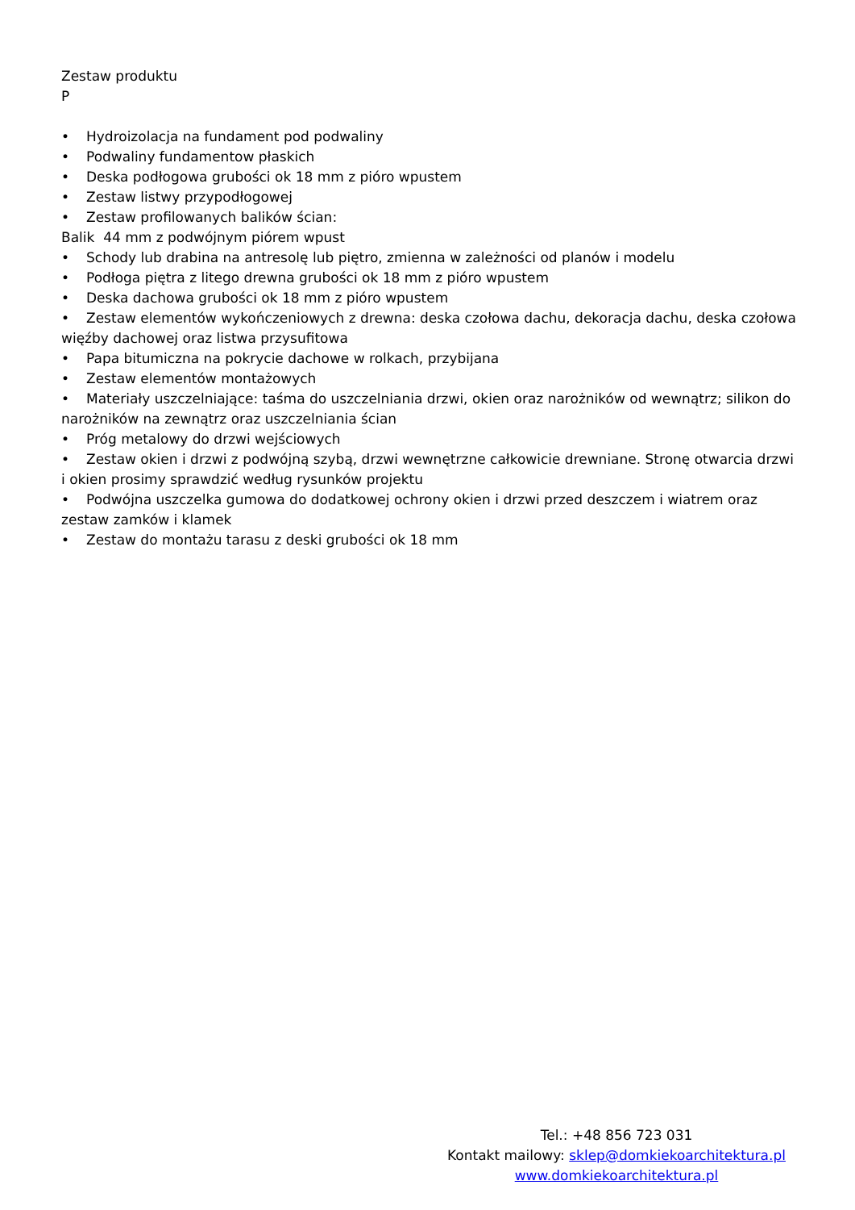Zestaw produktu
P
• Hydroizolacja na fundament pod podwaliny
• Podwaliny fundamentow płaskich
• Deska podłogowa grubości ok 18 mm z pióro wpustem
• Zestaw listwy przypodłogowej
• Zestaw profilowanych balików ścian:
Balik 44 mm z podwójnym piórem wpust
• Schody lub drabina na antresolę lub piętro, zmienna w zależności od planów i modelu
• Podłoga piętra z litego drewna grubości ok 18 mm z pióro wpustem
• Deska dachowa grubości ok 18 mm z pióro wpustem
• Zestaw elementów wykończeniowych z drewna: deska czołowa dachu, dekoracja dachu, deska czołowa więźby dachowej oraz listwa przysufitowa
• Papa bitumiczna na pokrycie dachowe w rolkach, przybijana
• Zestaw elementów montażowych
• Materiały uszczelniające: taśma do uszczelniania drzwi, okien oraz narożników od wewnątrz; silikon do narożników na zewnątrz oraz uszczelniania ścian
• Próg metalowy do drzwi wejściowych
• Zestaw okien i drzwi z podwójną szybą, drzwi wewnętrzne całkowicie drewniane. Stronę otwarcia drzwi i okien prosimy sprawdzić według rysunków projektu
• Podwójna uszczelka gumowa do dodatkowej ochrony okien i drzwi przed deszczem i wiatrem oraz zestaw zamków i klamek
• Zestaw do montażu tarasu z deski grubości ok 18 mm
Tel.: +48 856 723 031
Kontakt mailowy: sklep@domkiekoarchitektura.pl
www.domkiekoarchitektura.pl